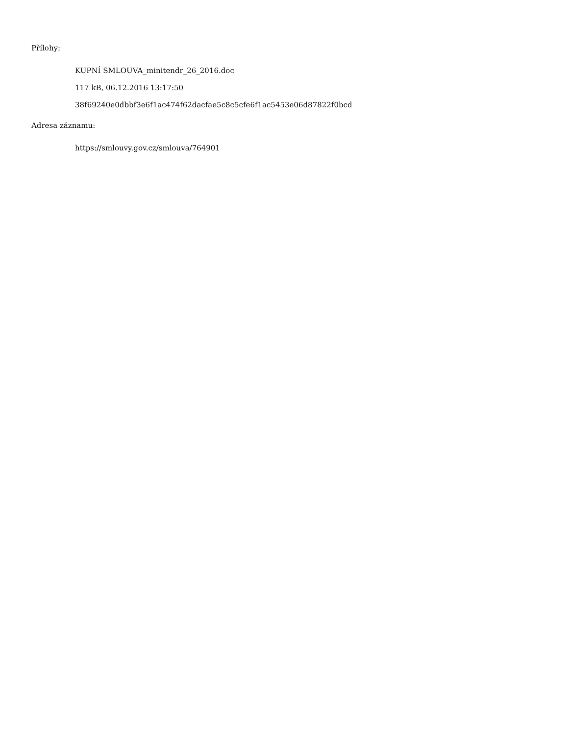Přílohy:
KUPNÍ SMLOUVA_minitendr_26_2016.doc
117 kB, 06.12.2016 13:17:50
38f69240e0dbbf3e6f1ac474f62dacfae5c8c5cfe6f1ac5453e06d87822f0bcd
Adresa záznamu:
https://smlouvy.gov.cz/smlouva/764901